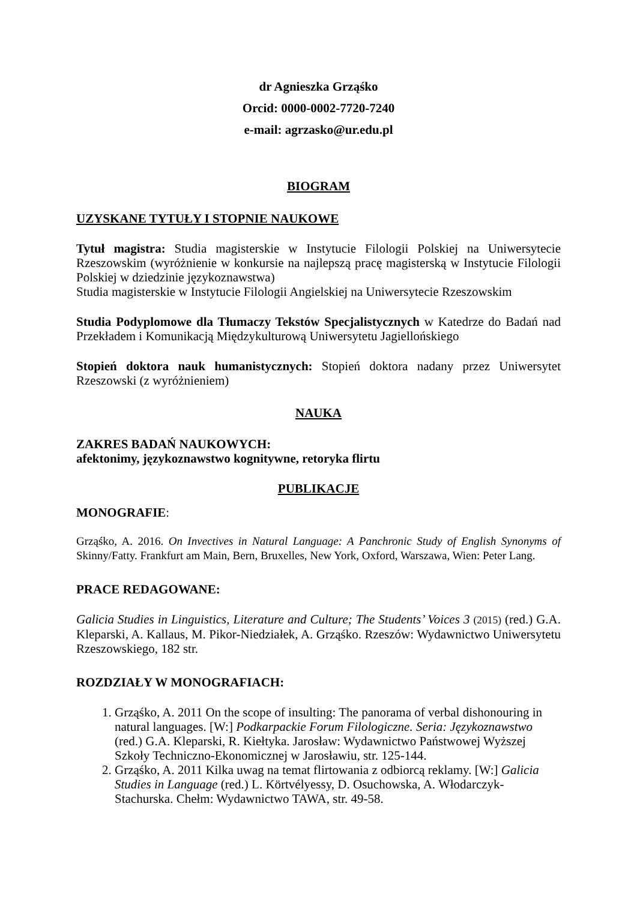dr Agnieszka Grząśko
Orcid: 0000-0002-7720-7240
e-mail: agrzasko@ur.edu.pl
BIOGRAM
UZYSKANE TYTUŁY I STOPNIE NAUKOWE
Tytuł magistra: Studia magisterskie w Instytucie Filologii Polskiej na Uniwersytecie Rzeszowskim (wyróżnienie w konkursie na najlepszą pracę magisterską w Instytucie Filologii Polskiej w dziedzinie językoznawstwa)
Studia magisterskie w Instytucie Filologii Angielskiej na Uniwersytecie Rzeszowskim
Studia Podyplomowe dla Tłumaczy Tekstów Specjalistycznych w Katedrze do Badań nad Przekładem i Komunikacją Międzykulturową Uniwersytetu Jagiellońskiego
Stopień doktora nauk humanistycznych: Stopień doktora nadany przez Uniwersytet Rzeszowski (z wyróżnieniem)
NAUKA
ZAKRES BADAŃ NAUKOWYCH:
afektonimy, językoznawstwo kognitywne, retoryka flirtu
PUBLIKACJE
MONOGRAFIE:
Grząśko, A. 2016. On Invectives in Natural Language: A Panchronic Study of English Synonyms of Skinny/Fatty. Frankfurt am Main, Bern, Bruxelles, New York, Oxford, Warszawa, Wien: Peter Lang.
PRACE REDAGOWANE:
Galicia Studies in Linguistics, Literature and Culture; The Students’ Voices 3 (2015) (red.) G.A. Kleparski, A. Kallaus, M. Pikor-Niedziałek, A. Grząśko. Rzeszów: Wydawnictwo Uniwersytetu Rzeszowskiego, 182 str.
ROZDZIAŁY W MONOGRAFIACH:
1. Grząśko, A. 2011 On the scope of insulting: The panorama of verbal dishonouring in natural languages. [W:] Podkarpackie Forum Filologiczne. Seria: Językoznawstwo (red.) G.A. Kleparski, R. Kiełtyka. Jarosław: Wydawnictwo Państwowej Wyższej Szkoły Techniczno-Ekonomicznej w Jarosławiu, str. 125-144.
2. Grząśko, A. 2011 Kilka uwag na temat flirtowania z odbiorcą reklamy. [W:] Galicia Studies in Language (red.) L. Körtvélyessy, D. Osuchowska, A. Włodarczyk-Stachurska. Chełm: Wydawnictwo TAWA, str. 49-58.